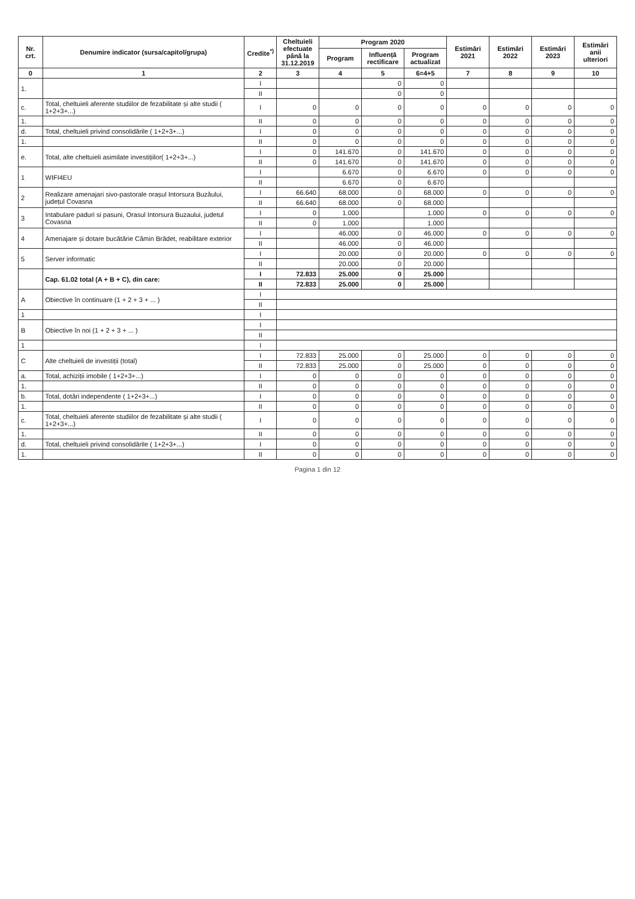| Nr. crt. | Denumire indicator (sursa/capitol/grupa) | Credite<sup>*)</sup> | Cheltuieli efectuate până la 31.12.2019 | Program 2020 | | | Estimări 2021 | Estimări 2022 | Estimări 2023 | Estimări anii ulteriori |
| --- | --- | --- | --- | --- | --- | --- | --- | --- | --- | --- |
| | | | | Program | Influență rectificare | Program actualizat | | | | |
| 0 | 1 | 2 | 3 | 4 | 5 | 6=4+5 | 7 | 8 | 9 | 10 |
| 1. | | I | | | 0 | 0 | | | | |
| | | II | | | 0 | 0 | | | | |
| c. | Total, cheltuieli aferente studiilor de fezabilitate și alte studii ( 1+2+3+...) | I | 0 | 0 | 0 | 0 | 0 | 0 | 0 | 0 |
| 1. | | II | 0 | 0 | 0 | 0 | 0 | 0 | 0 | 0 |
| d. | Total, cheltuieli privind consolidările ( 1+2+3+...) | I | 0 | 0 | 0 | 0 | 0 | 0 | 0 | 0 |
| 1. | | II | 0 | 0 | 0 | 0 | 0 | 0 | 0 | 0 |
| e. | Total, alte cheltuieli asimilate investițiilor( 1+2+3+...) | I | 0 | 141.670 | 0 | 141.670 | 0 | 0 | 0 | 0 |
| | | II | 0 | 141.670 | 0 | 141.670 | 0 | 0 | 0 | 0 |
| 1 | WIFI4EU | I | | 6.670 | 0 | 6.670 | 0 | 0 | 0 | 0 |
| | | II | | 6.670 | 0 | 6.670 | | | | |
| 2 | Realizare amenajari sivo-pastorale orașul Intorsura Buzăului, județul Covasna | I | 66.640 | 68.000 | 0 | 68.000 | 0 | 0 | 0 | 0 |
| | | II | 66.640 | 68.000 | 0 | 68.000 | | | | |
| 3 | Intabulare paduri si pasuni, Orasul Intorsura Buzaului, judetul Covasna | I | 0 | 1.000 | | 1.000 | 0 | 0 | 0 | 0 |
| | | II | 0 | 1.000 | | 1.000 | | | | |
| 4 | Amenajare și dotare bucătărie Cămin Brădet, reabilitare exterior | I | | 46.000 | 0 | 46.000 | 0 | 0 | 0 | 0 |
| | | II | | 46.000 | 0 | 46.000 | | | | |
| 5 | Server informatic | I | | 20.000 | 0 | 20.000 | 0 | 0 | 0 | 0 |
| | | II | | 20.000 | 0 | 20.000 | | | | |
| | Cap. 61.02 total (A + B + C), din care: | I | 72.833 | 25.000 | 0 | 25.000 | | | | |
| | | II | 72.833 | 25.000 | 0 | 25.000 | | | | |
| A | Obiective în continuare (1 + 2 + 3 + ... ) | I | | | | | | | | |
| | | II | | | | | | | | |
| 1 | | I | | | | | | | | |
| B | Obiective în noi (1 + 2 + 3 + ... ) | I | | | | | | | | |
| | | II | | | | | | | | |
| 1 | | I | | | | | | | | |
| C | Alte cheltuieli de investiții (total) | I | 72.833 | 25.000 | 0 | 25.000 | 0 | 0 | 0 | 0 |
| | | II | 72.833 | 25.000 | 0 | 25.000 | 0 | 0 | 0 | 0 |
| a. | Total, achiziții imobile ( 1+2+3+...) | I | 0 | 0 | 0 | 0 | 0 | 0 | 0 | 0 |
| 1. | | II | 0 | 0 | 0 | 0 | 0 | 0 | 0 | 0 |
| b. | Total, dotări independente ( 1+2+3+...) | I | 0 | 0 | 0 | 0 | 0 | 0 | 0 | 0 |
| 1. | | II | 0 | 0 | 0 | 0 | 0 | 0 | 0 | 0 |
| c. | Total, cheltuieli aferente studiilor de fezabilitate și alte studii ( 1+2+3+...) | I | 0 | 0 | 0 | 0 | 0 | 0 | 0 | 0 |
| 1. | | II | 0 | 0 | 0 | 0 | 0 | 0 | 0 | 0 |
| d. | Total, cheltuieli privind consolidările ( 1+2+3+...) | I | 0 | 0 | 0 | 0 | 0 | 0 | 0 | 0 |
| 1. | | II | 0 | 0 | 0 | 0 | 0 | 0 | 0 | 0 |
Pagina 1 din 12